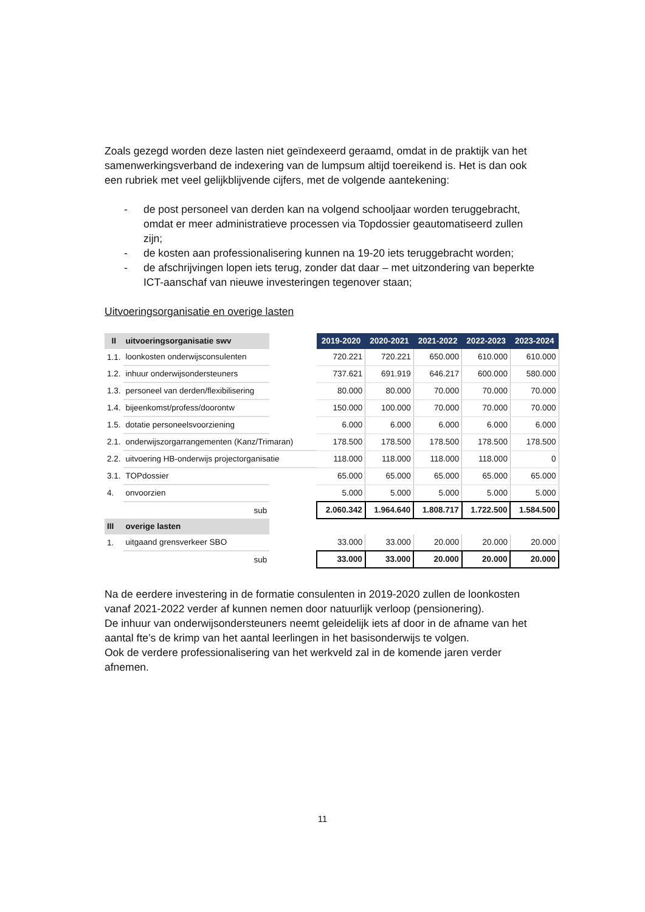Zoals gezegd worden deze lasten niet geïndexeerd geraamd, omdat in de praktijk van het samenwerkingsverband de indexering van de lumpsum altijd toereikend is. Het is dan ook een rubriek met veel gelijkblijvende cijfers, met de volgende aantekening:
- de post personeel van derden kan na volgend schooljaar worden teruggebracht, omdat er meer administratieve processen via Topdossier geautomatiseerd zullen zijn;
- de kosten aan professionalisering kunnen na 19-20 iets teruggebracht worden;
- de afschrijvingen lopen iets terug, zonder dat daar – met uitzondering van beperkte ICT-aanschaf van nieuwe investeringen tegenover staan;
Uitvoeringsorganisatie en overige lasten
| II | uitvoeringsorganisatie swv | | 2019-2020 | 2020-2021 | 2021-2022 | 2022-2023 | 2023-2024 |
| --- | --- | --- | --- | --- | --- | --- | --- |
| 1.1. | loonkosten onderwijsconsulenten | | 720.221 | 720.221 | 650.000 | 610.000 | 610.000 |
| 1.2. | inhuur onderwijsondersteuners | | 737.621 | 691.919 | 646.217 | 600.000 | 580.000 |
| 1.3. | personeel van derden/flexibilisering | | 80.000 | 80.000 | 70.000 | 70.000 | 70.000 |
| 1.4. | bijeenkomst/profess/doorontw | | 150.000 | 100.000 | 70.000 | 70.000 | 70.000 |
| 1.5. | dotatie personeelsvoorziening | | 6.000 | 6.000 | 6.000 | 6.000 | 6.000 |
| 2.1. | onderwijszorgarrangementen (Kanz/Trimaran) | | 178.500 | 178.500 | 178.500 | 178.500 | 178.500 |
| 2.2. | uitvoering HB-onderwijs projectorganisatie | | 118.000 | 118.000 | 118.000 | 118.000 | 0 |
| 3.1. | TOPdossier | | 65.000 | 65.000 | 65.000 | 65.000 | 65.000 |
| 4. | onvoorzien | | 5.000 | 5.000 | 5.000 | 5.000 | 5.000 |
| | sub | | 2.060.342 | 1.964.640 | 1.808.717 | 1.722.500 | 1.584.500 |
| III | overige lasten | | | | | | |
| 1. | uitgaand grensverkeer SBO | | 33.000 | 33.000 | 20.000 | 20.000 | 20.000 |
| | sub | | 33.000 | 33.000 | 20.000 | 20.000 | 20.000 |
Na de eerdere investering in de formatie consulenten in 2019-2020 zullen de loonkosten vanaf 2021-2022 verder af kunnen nemen door natuurlijk verloop (pensionering).
De inhuur van onderwijsondersteuners neemt geleidelijk iets af door in de afname van het aantal fte’s de krimp van het aantal leerlingen in het basisonderwijs te volgen.
Ook de verdere professionalisering van het werkveld zal in de komende jaren verder afnemen.
11